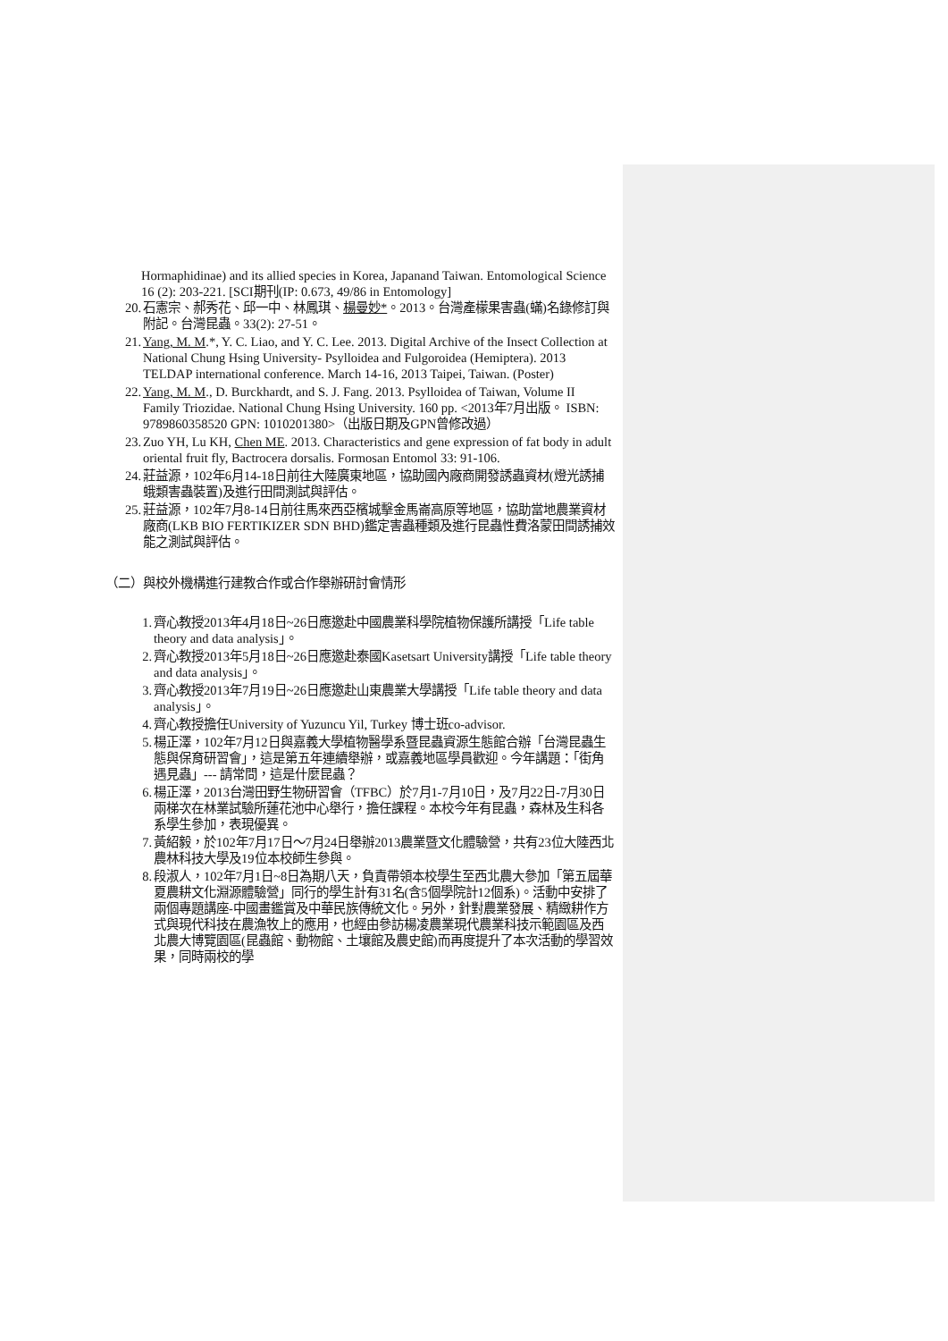Hormaphidinae) and its allied species in Korea, Japanand Taiwan. Entomological Science 16 (2): 203-221. [SCI期刊(IP: 0.673, 49/86 in Entomology]
20. 石憲宗、郝秀花、邱一中、林鳳琪、楊曼妙*。2013。台灣產檬果害蟲(蟎)名錄修訂與附記。台灣昆蟲。33(2): 27-51。
21. Yang, M. M.*, Y. C. Liao, and Y. C. Lee. 2013. Digital Archive of the Insect Collection at National Chung Hsing University- Psylloidea and Fulgoroidea (Hemiptera). 2013 TELDAP international conference. March 14-16, 2013 Taipei, Taiwan. (Poster)
22. Yang, M. M., D. Burckhardt, and S. J. Fang. 2013. Psylloidea of Taiwan, Volume II Family Triozidae. National Chung Hsing University. 160 pp. <2013年7月出版。 ISBN: 9789860358520 GPN: 1010201380>（出版日期及GPN曾修改過）
23. Zuo YH, Lu KH, Chen ME. 2013. Characteristics and gene expression of fat body in adult oriental fruit fly, Bactrocera dorsalis. Formosan Entomol 33: 91-106.
24. 莊益源，102年6月14-18日前往大陸廣東地區，協助國內廠商開發誘蟲資材(燈光誘捕蛾類害蟲裝置)及進行田間測試與評估。
25. 莊益源，102年7月8-14日前往馬來西亞檳城擊金馬崙高原等地區，協助當地農業資材廠商(LKB BIO FERTIKIZER SDN BHD)鑑定害蟲種類及進行昆蟲性費洛蒙田間誘捕效能之測試與評估。
（二）與校外機構進行建教合作或合作舉辦研討會情形
1. 齊心教授2013年4月18日~26日應邀赴中國農業科學院植物保護所講授「Life table theory and data analysis」。
2. 齊心教授2013年5月18日~26日應邀赴泰國Kasetsart University講授「Life table theory and data analysis」。
3. 齊心教授2013年7月19日~26日應邀赴山東農業大學講授「Life table theory and data analysis」。
4. 齊心教授擔任University of Yuzuncu Yil, Turkey 博士班co-advisor.
5. 楊正澤，102年7月12日與嘉義大學植物醫學系暨昆蟲資源生態館合辦「台灣昆蟲生態與保育研習會」，這是第五年連續舉辦，或嘉義地區學員歡迎。今年講題：「街角遇見蟲」--- 請常問，這是什麼昆蟲？
6. 楊正澤，2013台灣田野生物研習會（TFBC）於7月1-7月10日，及7月22日-7月30日兩梯次在林業試驗所蓮花池中心舉行，擔任課程。本校今年有昆蟲，森林及生科各系學生參加，表現優異。
7. 黃紹毅，於102年7月17日～7月24日舉辦2013農業暨文化體驗營，共有23位大陸西北農林科技大學及19位本校師生參與。
8. 段淑人，102年7月1日~8日為期八天，負責帶領本校學生至西北農大參加「第五屆華夏農耕文化淵源體驗營」同行的學生計有31名(含5個學院計12個系)。活動中安排了兩個專題講座-中國畫鑑賞及中華民族傳統文化。另外，針對農業發展、精緻耕作方式與現代科技在農漁牧上的應用，也經由參訪楊凌農業現代農業科技示範園區及西北農大博覽園區(昆蟲館、動物館、土壤館及農史館)而再度提升了本次活動的學習效果，同時兩校的學